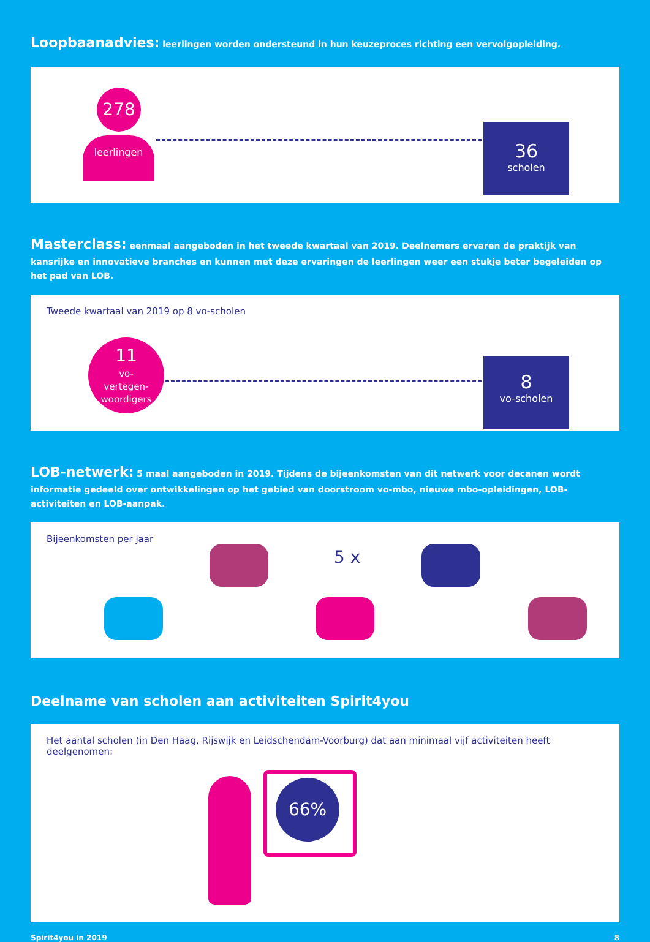Loopbaanadvies: leerlingen worden ondersteund in hun keuzeproces richting een vervolgopleiding.
278
leerlingen
36
scholen
Masterclass: eenmaal aangeboden in het tweede kwartaal van 2019. Deelnemers ervaren de praktijk van kansrijke en innovatieve branches en kunnen met deze ervaringen de leerlingen weer een stukje beter begeleiden op het pad van LOB.
Tweede kwartaal van 2019 op 8 vo-scholen
11
vo-
vertegen-
woordigers
8
vo-scholen
LOB-netwerk: 5 maal aangeboden in 2019. Tijdens de bijeenkomsten van dit netwerk voor decanen wordt informatie gedeeld over ontwikkelingen op het gebied van doorstroom vo-mbo, nieuwe mbo-opleidingen, LOB-activiteiten en LOB-aanpak.
Bijeenkomsten per jaar
5 x
Deelname van scholen aan activiteiten Spirit4you
Het aantal scholen (in Den Haag, Rijswijk en Leidschendam-Voorburg) dat aan minimaal vijf activiteiten heeft deelgenomen:
66%
Spirit4you in 2019 8